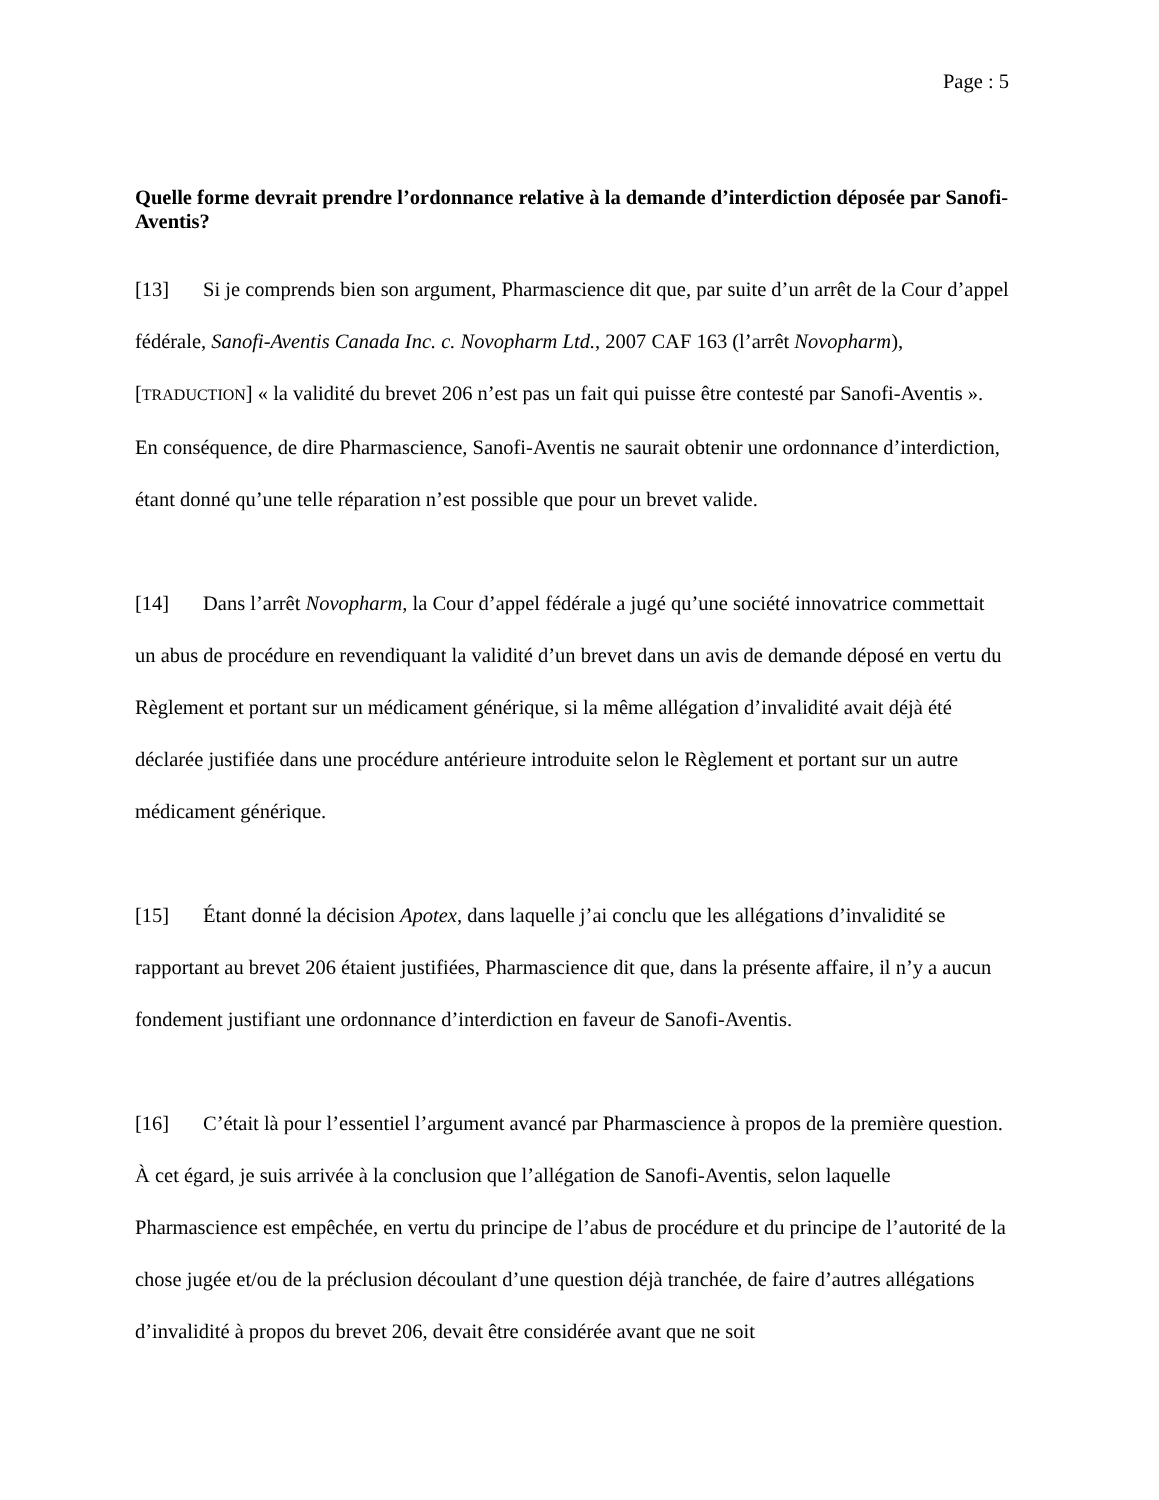Page : 5
Quelle forme devrait prendre l’ordonnance relative à la demande d’interdiction déposée par Sanofi-Aventis?
[13] Si je comprends bien son argument, Pharmascience dit que, par suite d’un arrêt de la Cour d’appel fédérale, Sanofi-Aventis Canada Inc. c. Novopharm Ltd., 2007 CAF 163 (l’arrêt Novopharm), [TRADUCTION] « la validité du brevet 206 n’est pas un fait qui puisse être contesté par Sanofi-Aventis ». En conséquence, de dire Pharmascience, Sanofi-Aventis ne saurait obtenir une ordonnance d’interdiction, étant donné qu’une telle réparation n’est possible que pour un brevet valide.
[14] Dans l’arrêt Novopharm, la Cour d’appel fédérale a jugé qu’une société innovatrice commettait un abus de procédure en revendiquant la validité d’un brevet dans un avis de demande déposé en vertu du Règlement et portant sur un médicament générique, si la même allégation d’invalidité avait déjà été déclarée justifiée dans une procédure antérieure introduite selon le Règlement et portant sur un autre médicament générique.
[15] Étant donné la décision Apotex, dans laquelle j’ai conclu que les allégations d’invalidité se rapportant au brevet 206 étaient justifiées, Pharmascience dit que, dans la présente affaire, il n’y a aucun fondement justifiant une ordonnance d’interdiction en faveur de Sanofi-Aventis.
[16] C’était là pour l’essentiel l’argument avancé par Pharmascience à propos de la première question. À cet égard, je suis arrivée à la conclusion que l’allégation de Sanofi-Aventis, selon laquelle Pharmascience est empêchée, en vertu du principe de l’abus de procédure et du principe de l’autorité de la chose jugée et/ou de la préclusion découlant d’une question déjà tranchée, de faire d’autres allégations d’invalidité à propos du brevet 206, devait être considérée avant que ne soit